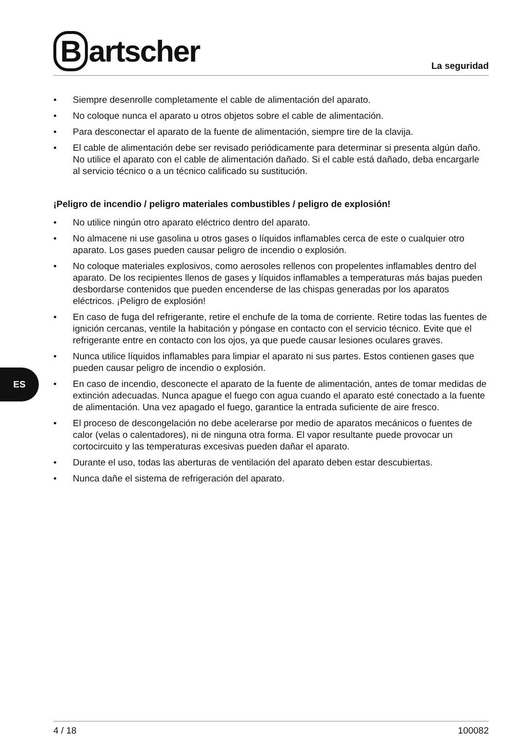ES
Bartscher
La seguridad
• Siempre desenrolle completamente el cable de alimentación del aparato.
• No coloque nunca el aparato u otros objetos sobre el cable de alimentación.
• Para desconectar el aparato de la fuente de alimentación, siempre tire de la clavija.
• El cable de alimentación debe ser revisado periódicamente para determinar si presenta algún daño. No utilice el aparato con el cable de alimentación dañado. Si el cable está dañado, deba encargarle al servicio técnico o a un técnico calificado su sustitución.
¡Peligro de incendio / peligro materiales combustibles / peligro de explosión!
• No utilice ningún otro aparato eléctrico dentro del aparato.
• No almacene ni use gasolina u otros gases o líquidos inflamables cerca de este o cualquier otro aparato. Los gases pueden causar peligro de incendio o explosión.
• No coloque materiales explosivos, como aerosoles rellenos con propelentes inflamables dentro del aparato. De los recipientes llenos de gases y líquidos inflamables a temperaturas más bajas pueden desbordarse contenidos que pueden encenderse de las chispas generadas por los aparatos eléctricos. ¡Peligro de explosión!
• En caso de fuga del refrigerante, retire el enchufe de la toma de corriente. Retire todas las fuentes de ignición cercanas, ventile la habitación y póngase en contacto con el servicio técnico. Evite que el refrigerante entre en contacto con los ojos, ya que puede causar lesiones oculares graves.
• Nunca utilice líquidos inflamables para limpiar el aparato ni sus partes. Estos contienen gases que pueden causar peligro de incendio o explosión.
• En caso de incendio, desconecte el aparato de la fuente de alimentación, antes de tomar medidas de extinción adecuadas. Nunca apague el fuego con agua cuando el aparato esté conectado a la fuente de alimentación. Una vez apagado el fuego, garantice la entrada suficiente de aire fresco.
• El proceso de descongelación no debe acelerarse por medio de aparatos mecánicos o fuentes de calor (velas o calentadores), ni de ninguna otra forma. El vapor resultante puede provocar un cortocircuito y las temperaturas excesivas pueden dañar el aparato.
• Durante el uso, todas las aberturas de ventilación del aparato deben estar descubiertas.
• Nunca dañe el sistema de refrigeración del aparato.
4 / 18 100082